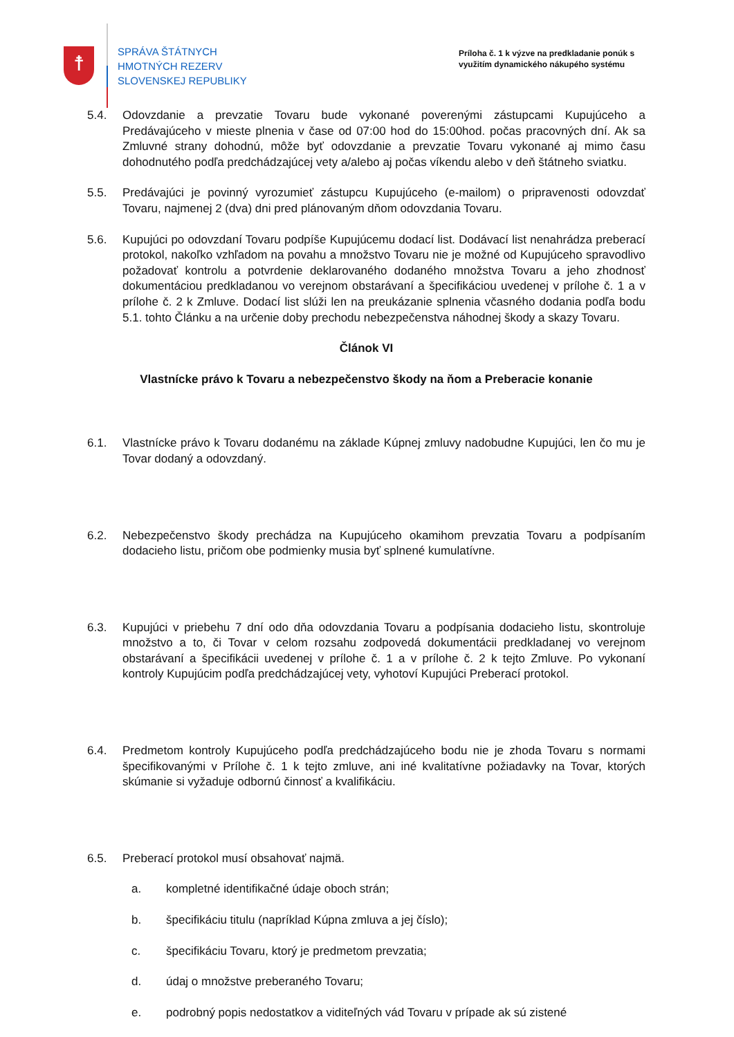☨
SPRÁVA ŠTÁTNYCH
HMOTNÝCH REZERV
SLOVENSKEJ REPUBLIKY
Príloha č. 1 k výzve na predkladanie ponúk s využitím dynamického nákupého systému
5.4. Odovzdanie a prevzatie Tovaru bude vykonané poverenými zástupcami Kupujúceho a Predávajúceho v mieste plnenia v čase od 07:00 hod do 15:00hod. počas pracovných dní. Ak sa Zmluvné strany dohodnú, môže byť odovzdanie a prevzatie Tovaru vykonané aj mimo času dohodnutého podľa predchádzajúcej vety a/alebo aj počas víkendu alebo v deň štátneho sviatku.
5.5. Predávajúci je povinný vyrozumieť zástupcu Kupujúceho (e-mailom) o pripravenosti odovzdať Tovaru, najmenej 2 (dva) dni pred plánovaným dňom odovzdania Tovaru.
5.6. Kupujúci po odovzdaní Tovaru podpíše Kupujúcemu dodací list. Dodávací list nenahrádza preberací protokol, nakoľko vzhľadom na povahu a množstvo Tovaru nie je možné od Kupujúceho spravodlivo požadovať kontrolu a potvrdenie deklarovaného dodaného množstva Tovaru a jeho zhodnosť dokumentáciou predkladanou vo verejnom obstarávaní a špecifikáciou uvedenej v prílohe č. 1 a v prílohe č. 2 k Zmluve. Dodací list slúži len na preukázanie splnenia včasného dodania podľa bodu 5.1. tohto Článku a na určenie doby prechodu nebezpečenstva náhodnej škody a skazy Tovaru.
Článok VI
Vlastnícke právo k Tovaru a nebezpečenstvo škody na ňom a Preberacie konanie
6.1. Vlastnícke právo k Tovaru dodanému na základe Kúpnej zmluvy nadobudne Kupujúci, len čo mu je Tovar dodaný a odovzdaný.
6.2. Nebezpečenstvo škody prechádza na Kupujúceho okamihom prevzatia Tovaru a podpísaním dodacieho listu, pričom obe podmienky musia byť splnené kumulatívne.
6.3. Kupujúci v priebehu 7 dní odo dňa odovzdania Tovaru a podpísania dodacieho listu, skontroluje množstvo a to, či Tovar v celom rozsahu zodpovedá dokumentácii predkladanej vo verejnom obstarávaní a špecifikácii uvedenej v prílohe č. 1 a v prílohe č. 2 k tejto Zmluve. Po vykonaní kontroly Kupujúcim podľa predchádzajúcej vety, vyhotoví Kupujúci Preberací protokol.
6.4. Predmetom kontroly Kupujúceho podľa predchádzajúceho bodu nie je zhoda Tovaru s normami špecifikovanými v Prílohe č. 1 k tejto zmluve, ani iné kvalitatívne požiadavky na Tovar, ktorých skúmanie si vyžaduje odbornú činnosť a kvalifikáciu.
6.5. Preberací protokol musí obsahovať najmä.
a. kompletné identifikačné údaje oboch strán;
b. špecifikáciu titulu (napríklad Kúpna zmluva a jej číslo);
c. špecifikáciu Tovaru, ktorý je predmetom prevzatia;
d. údaj o množstve preberaného Tovaru;
e. podrobný popis nedostatkov a viditeľných vád Tovaru v prípade ak sú zistené